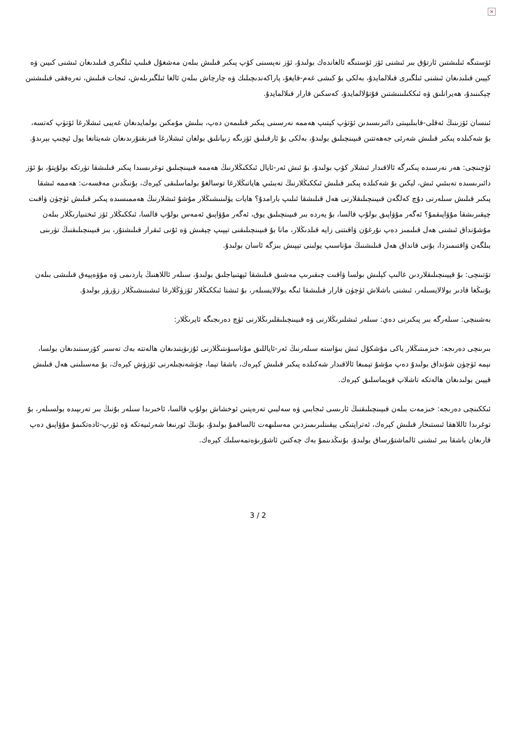×
ئۆستىگە ئىلىشتىن ئارتۇق بىر ئىشنى ئۆز ئۆستىگە ئالغاندەك بولىدۇ، ئۆز نەپسىنى كۆپ پىكىر قىلىش بىلەن مەشغۇل قىلىپ ئىلگىرى قىلىدىغان ئىشنى كىيىن ۋە كېيىن قىلىدىغان ئىشنى ئىلگىرى قىلالمايدۇ، بەلكى بۇ كىشى غەم-قايغۇ، پاراكەندىچىلىك ۋە چارچاش بىلەن ئالغا ئىلگىرىلەش، ئىجات قىلىش، تەرەققى قىلىشتىن چېكىنىدۇ، ھەيرانلىق ۋە ئىككىلىنىشتىن قۇتۇلالمايدۇ، كەسكىن قارار قىلالمايدۇ.
ئىنسان ئۆزىنىڭ ئەقلى-قابىلىيىتى دائىرىسىدىن ئۆتۈپ كېتىپ ھەممە نەرسىنى پىكىر قىلىمەن دەپ، بىلىش مۇمكىن بولمايدىغان غەيبى ئىشلارغا ئۆتۈپ كەتسە، بۇ شەكىلدە پىكىر قىلىش شەرئى جەھەتتىن قىيىنچىلىق بولىدۇ، بەلكى بۇ ئارقىلىق ئۆزىگە زىيانلىق بولغان ئىشلارغا قىزىقتۇرىدىغان شەيتانغا يول ئېچىپ بېرىدۇ.
ئۈچىنچى: ھەر نەرسىدە پىكىرگە ئالاقىدار ئىشلار كۆپ بولىدۇ، بۇ ئىش ئەر-ئايال ئىككىڭلارنىڭ ھەممە قىيىنچىلىق توغرىسىدا پىكىر قىلىشقا تۈرتكە بولۇپتۇ، بۇ ئۆز دائىرىسىدە تەبىئىي ئىش، لېكىن بۇ شەكىلدە پىكىر قىلىش ئىككىڭلارنىڭ تەبىئىي ھاياتىڭلارغا توسالغۇ بولماسلىقى كېرەك، بۇنىڭدىن مەقسەت: ھەممە ئىشقا پىكىر قىلىش سىلەرنى دۇچ كەلگەن قىيىنچىلىقلارنى ھەل قىلىشقا ئىلىپ بارامدۇ؟ ھايات يۈلىنىشىڭلار مۇشۇ ئىشلارنىڭ ھەممىسىدە پىكىر قىلىش ئۈچۈن ۋاقىت چېقىرىشقا مۇۋاپىقمۇ؟ ئەگەر مۇۋاپىق بولۇپ قالسا، بۇ يەردە بىر قىيىنچىلىق يوق، ئەگەر مۇۋاپىق ئەمەس بولۇپ قالسا، ئىككىڭلار ئۆز ئىختىيارىڭلار بىلەن مۇشۇنداق ئىشنى ھەل قىلىمىز دەپ نۇرغۇن ۋاقىتنى زايە قىلدىڭلار، مانا بۇ قىيىنچىلىقنى تېپىپ چېقىش ۋە ئۇنى ئىقرار قىلىشتۇر، بىز قىيىنچىلىقنىڭ تۈرىنى بىلگەن ۋاقتىمىزدا، بۇنى قانداق ھەل قىلىشنىڭ مۇناسىپ يولىنى تېپىش بىزگە ئاسان بولىدۇ.
تۆتىنچى: بۇ قېيىنچىلىقلاردىن غالىپ كېلىش بولسا ۋاقىت چىقىرىپ مەشىق قىلىشقا ئېھتىياجلىق بولىدۇ، سىلەر ئاللاھنىڭ ياردىمى ۋە مۇۋەپپەق قىلىشى بىلەن بۇنىڭغا قادىر بولالايسىلەر، ئىشنى باشلاش ئۈچۈن قارار قىلىشقا ئىگە بولالايسىلەر، بۇ ئىشتا ئىككىڭلار ئۆزۈڭلارغا ئىشىنىشىڭلار زۆرۈر بولىدۇ.
بەشىنچى: سىلەرگە بىر پىكىرنى دەي: سىلەر ئىشلىرىڭلارنى ۋە قىيىنچىلىقلىرىڭلارنى ئۈچ دەرىجىگە ئايرىڭلار:
بىرىنچى دەرىجە: خىزمىتىڭلار ياكى مۇشكۇل ئىش بىۋاستە سىلەرنىڭ ئەر-ئاياللىق مۇناسىۋىتىڭلارنى ئۇزىۋېتىدىغان ھالەتتە بەك تەسىر كۆرسىتىدىغان بولسا، نېمە ئۈچۈن شۇنداق بولىدۇ دەپ مۇشۇ تېمىغا ئالاقىدار شەكىلدە پىكىر قىلىش كېرەك، باشقا تېما، چۈشەنچىلەرنى ئۆزۈش كېرەك، بۇ مەسىلىنى ھەل قىلىش قېيىن بولىدىغان ھالەتكە تاشلاپ قويماسلىق كېرەك.
ئىككىنچى دەرىجە: خىزمەت بىلەن قىيىنچىلىقنىڭ ئارىسى ئىجابىي ۋە سەلبىي تەرەپتىن ئوخشاش بولۇپ قالسا، ئاخىرىدا سىلەر بۇنىڭ بىر تەرىپىدە بولسىلەر، بۇ توغرىدا ئاللاھقا ئىستىخار قىلىش كېرەك، ئەتراپتىكى يېقىنلىرىمىزدىن مەسلىھەت ئالساقمۇ بولىدۇ، بۇنىڭ ئورنىغا شەرئىيەتكە ۋە ئۆرپ-ئادەتكىمۇ مۇۋاپىق دەپ قارىغان باشقا بىر ئىشنى ئالماشتۇرساق بولىدۇ، بۇنىڭدىنمۇ بەك چەكتىن ئاشۇرىۋەتمەسلىك كېرەك.
3 / 2